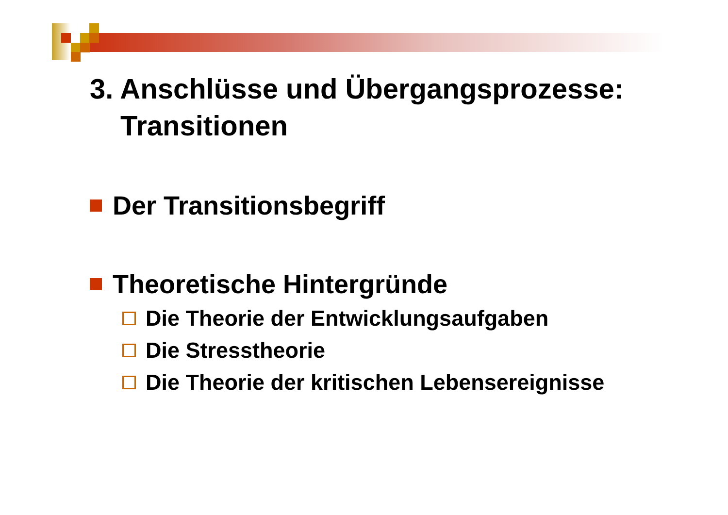3. Anschlüsse und Übergangsprozesse:
Transitionen
Der Transitionsbegriff
Theoretische Hintergründe
Die Theorie der Entwicklungsaufgaben
Die Stresstheorie
Die Theorie der kritischen Lebensereignisse